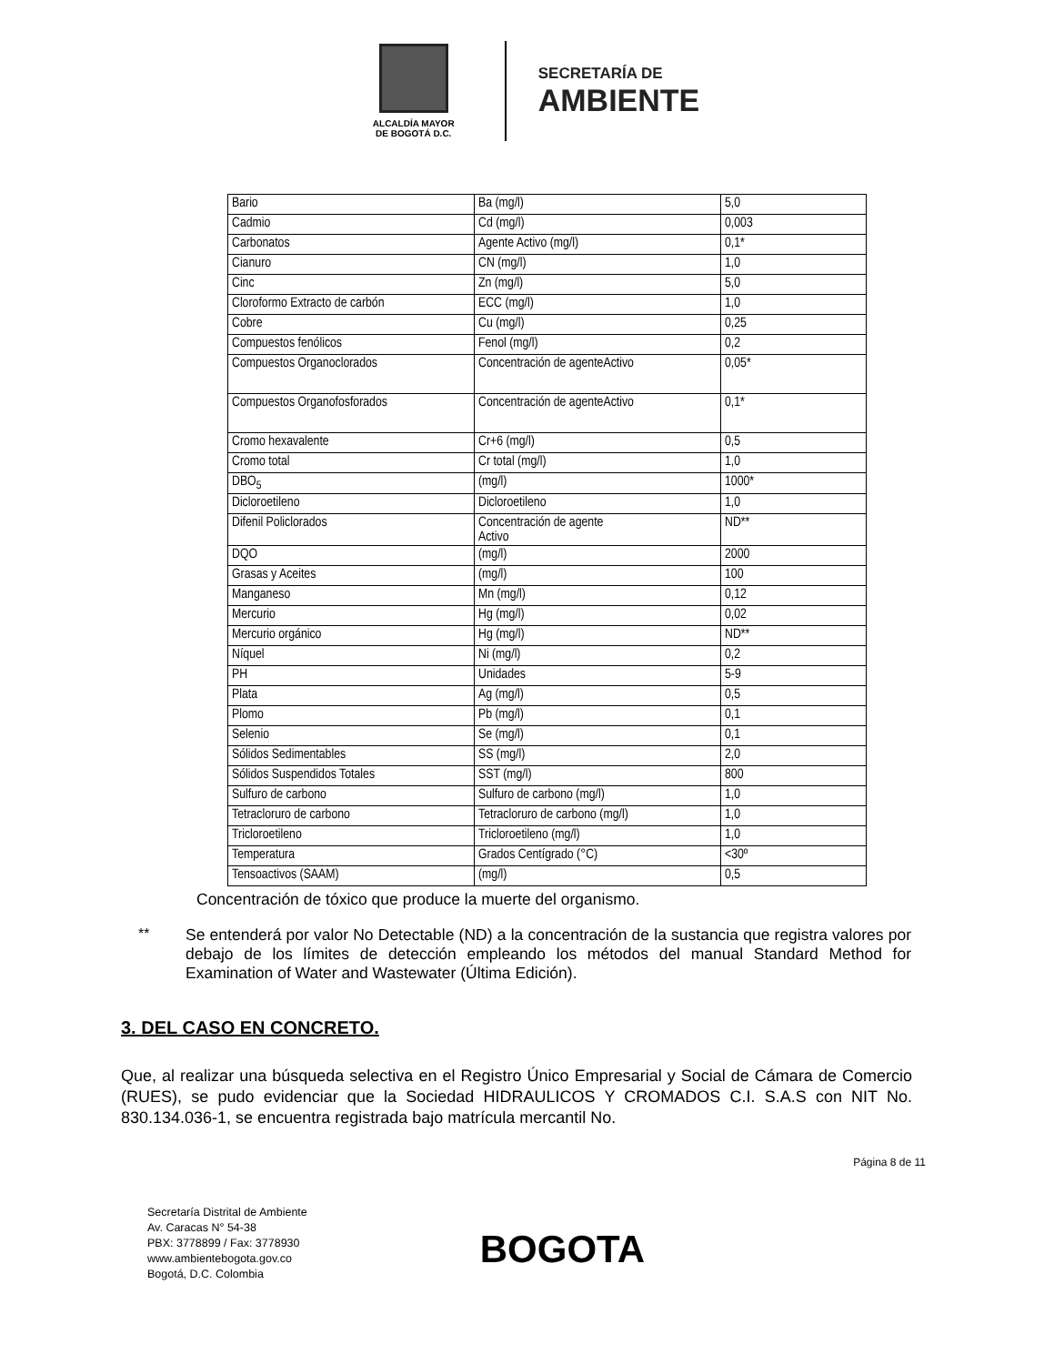ALCALDÍA MAYOR
DE BOGOTÁ D.C.
SECRETARÍA DE
AMBIENTE
| Bario | Ba (mg/l) | 5,0 |
| Cadmio | Cd (mg/l) | 0,003 |
| Carbonatos | Agente Activo (mg/l) | 0,1* |
| Cianuro | CN (mg/l) | 1,0 |
| Cinc | Zn (mg/l) | 5,0 |
| Cloroformo Extracto de carbón | ECC (mg/l) | 1,0 |
| Cobre | Cu (mg/l) | 0,25 |
| Compuestos fenólicos | Fenol (mg/l) | 0,2 |
| Compuestos Organoclorados | Concentración de agenteActivo | 0,05* |
| Compuestos Organofosforados | Concentración de agenteActivo | 0,1* |
| Cromo hexavalente | Cr+6 (mg/l) | 0,5 |
| Cromo total | Cr total (mg/l) | 1,0 |
| DBO<sub>5</sub> | (mg/l) | 1000* |
| Dicloroetileno | Dicloroetileno | 1,0 |
| Difenil Policlorados | Concentración de agente Activo | ND** |
| DQO | (mg/l) | 2000 |
| Grasas y Aceites | (mg/l) | 100 |
| Manganeso | Mn (mg/l) | 0,12 |
| Mercurio | Hg (mg/l) | 0,02 |
| Mercurio orgánico | Hg (mg/l) | ND** |
| Níquel | Ni (mg/l) | 0,2 |
| PH | Unidades | 5-9 |
| Plata | Ag (mg/l) | 0,5 |
| Plomo | Pb (mg/l) | 0,1 |
| Selenio | Se (mg/l) | 0,1 |
| Sólidos Sedimentables | SS (mg/l) | 2,0 |
| Sólidos Suspendidos Totales | SST (mg/l) | 800 |
| Sulfuro de carbono | Sulfuro de carbono (mg/l) | 1,0 |
| Tetracloruro de carbono | Tetracloruro de carbono (mg/l) | 1,0 |
| Tricloroetileno | Tricloroetileno (mg/l) | 1,0 |
| Temperatura | Grados Centígrado (°C) | <30º |
| Tensoactivos (SAAM) | (mg/l) | 0,5 |
Concentración de tóxico que produce la muerte del organismo.
** Se entenderá por valor No Detectable (ND) a la concentración de la sustancia que registra valores por debajo de los límites de detección empleando los métodos del manual Standard Method for Examination of Water and Wastewater (Última Edición).
3. DEL CASO EN CONCRETO.
Que, al realizar una búsqueda selectiva en el Registro Único Empresarial y Social de Cámara de Comercio (RUES), se pudo evidenciar que la Sociedad HIDRAULICOS Y CROMADOS C.I. S.A.S con NIT No. 830.134.036-1, se encuentra registrada bajo matrícula mercantil No.
Página 8 de 11
Secretaría Distrital de Ambiente
Av. Caracas N° 54-38
PBX: 3778899 / Fax: 3778930
www.ambientebogota.gov.co
Bogotá, D.C. Colombia
BOGOTA